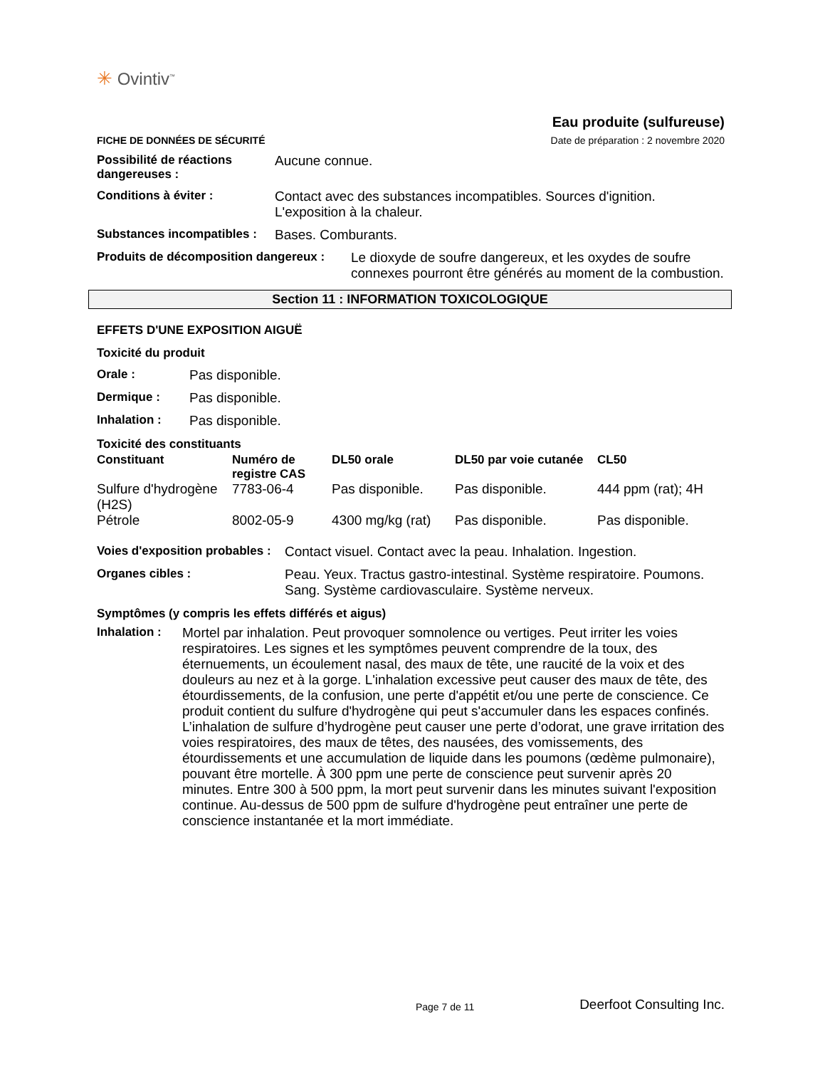✳ Ovintiv<sup>™</sup>
FICHE DE DONNÉES DE SÉCURITÉ
Eau produite (sulfureuse)
Date de préparation : 2 novembre 2020
Possibilité de réactions dangereuses :
Aucune connue.
Conditions à éviter : Contact avec des substances incompatibles. Sources d'ignition. L'exposition à la chaleur.
Substances incompatibles :
Bases. Comburants.
Produits de décomposition dangereux :
Le dioxyde de soufre dangereux, et les oxydes de soufre connexes pourront être générés au moment de la combustion.
Section 11 : INFORMATION TOXICOLOGIQUE
EFFETS D'UNE EXPOSITION AIGUË
Toxicité du produit
Orale : Pas disponible.
Dermique : Pas disponible.
Inhalation : Pas disponible.
Toxicité des constituants
| Constituant | Numéro de registre CAS | DL50 orale | DL50 par voie cutanée | CL50 |
| --- | --- | --- | --- | --- |
| Sulfure d'hydrogène (H2S) | 7783-06-4 | Pas disponible. | Pas disponible. | 444 ppm (rat); 4H |
| Pétrole | 8002-05-9 | 4300 mg/kg (rat) | Pas disponible. | Pas disponible. |
Voies d'exposition probables :
Contact visuel. Contact avec la peau. Inhalation. Ingestion.
Organes cibles : Peau. Yeux. Tractus gastro-intestinal. Système respiratoire. Poumons. Sang. Système cardiovasculaire. Système nerveux.
Symptômes (y compris les effets différés et aigus)
Inhalation :
Mortel par inhalation. Peut provoquer somnolence ou vertiges. Peut irriter les voies respiratoires. Les signes et les symptômes peuvent comprendre de la toux, des éternuements, un écoulement nasal, des maux de tête, une raucité de la voix et des douleurs au nez et à la gorge. L'inhalation excessive peut causer des maux de tête, des étourdissements, de la confusion, une perte d'appétit et/ou une perte de conscience. Ce produit contient du sulfure d'hydrogène qui peut s'accumuler dans les espaces confinés. L’inhalation de sulfure d’hydrogène peut causer une perte d’odorat, une grave irritation des voies respiratoires, des maux de têtes, des nausées, des vomissements, des étourdissements et une accumulation de liquide dans les poumons (œdème pulmonaire), pouvant être mortelle. À 300 ppm une perte de conscience peut survenir après 20 minutes. Entre 300 à 500 ppm, la mort peut survenir dans les minutes suivant l'exposition continue. Au-dessus de 500 ppm de sulfure d'hydrogène peut entraîner une perte de conscience instantanée et la mort immédiate.
Page 7 de 11
Deerfoot Consulting Inc.